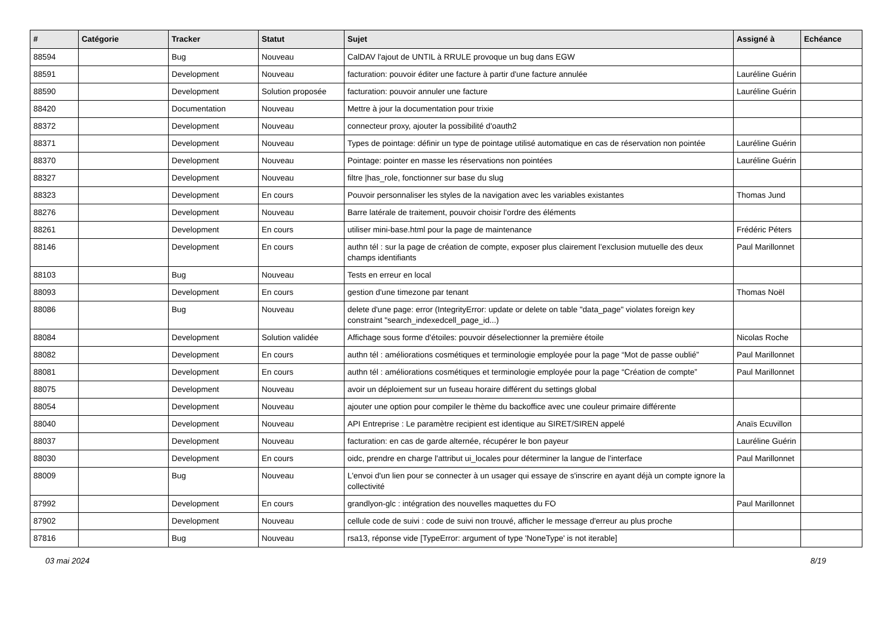| # | Catégorie | Tracker | Statut | Sujet | Assigné à | Echéance |
| --- | --- | --- | --- | --- | --- | --- |
| 88594 | | Bug | Nouveau | CalDAV l'ajout de UNTIL à RRULE provoque un bug dans EGW | | |
| 88591 | | Development | Nouveau | facturation: pouvoir éditer une facture à partir d'une facture annulée | Lauréline Guérin | |
| 88590 | | Development | Solution proposée | facturation: pouvoir annuler une facture | Lauréline Guérin | |
| 88420 | | Documentation | Nouveau | Mettre à jour la documentation pour trixie | | |
| 88372 | | Development | Nouveau | connecteur proxy, ajouter la possibilité d'oauth2 | | |
| 88371 | | Development | Nouveau | Types de pointage: définir un type de pointage utilisé automatique en cas de réservation non pointée | Lauréline Guérin | |
| 88370 | | Development | Nouveau | Pointage: pointer en masse les réservations non pointées | Lauréline Guérin | |
| 88327 | | Development | Nouveau | filtre /has_role, fonctionner sur base du slug | | |
| 88323 | | Development | En cours | Pouvoir personnaliser les styles de la navigation avec les variables existantes | Thomas Jund | |
| 88276 | | Development | Nouveau | Barre latérale de traitement, pouvoir choisir l'ordre des éléments | | |
| 88261 | | Development | En cours | utiliser mini-base.html pour la page de maintenance | Frédéric Péters | |
| 88146 | | Development | En cours | authn tél : sur la page de création de compte, exposer plus clairement l’exclusion mutuelle des deux champs identifiants | Paul Marillonnet | |
| 88103 | | Bug | Nouveau | Tests en erreur en local | | |
| 88093 | | Development | En cours | gestion d'une timezone par tenant | Thomas Noël | |
| 88086 | | Bug | Nouveau | delete d'une page: error (IntegrityError: update or delete on table "data_page" violates foreign key constraint "search_indexedcell_page_id...) | | |
| 88084 | | Development | Solution validée | Affichage sous forme d'étoiles: pouvoir déselectionner la première étoile | Nicolas Roche | |
| 88082 | | Development | En cours | authn tél : améliorations cosmétiques et terminologie employée pour la page “Mot de passe oublié” | Paul Marillonnet | |
| 88081 | | Development | En cours | authn tél : améliorations cosmétiques et terminologie employée pour la page “Création de compte” | Paul Marillonnet | |
| 88075 | | Development | Nouveau | avoir un déploiement sur un fuseau horaire différent du settings global | | |
| 88054 | | Development | Nouveau | ajouter une option pour compiler le thème du backoffice avec une couleur primaire différente | | |
| 88040 | | Development | Nouveau | API Entreprise : Le paramètre recipient est identique au SIRET/SIREN appelé | Anaïs Ecuvillon | |
| 88037 | | Development | Nouveau | facturation: en cas de garde alternée, récupérer le bon payeur | Lauréline Guérin | |
| 88030 | | Development | En cours | oidc, prendre en charge l'attribut ui_locales pour déterminer la langue de l'interface | Paul Marillonnet | |
| 88009 | | Bug | Nouveau | L'envoi d'un lien pour se connecter à un usager qui essaye de s'inscrire en ayant déjà un compte ignore la collectivité | | |
| 87992 | | Development | En cours | grandlyon-glc : intégration des nouvelles maquettes du FO | Paul Marillonnet | |
| 87902 | | Development | Nouveau | cellule code de suivi : code de suivi non trouvé, afficher le message d'erreur au plus proche | | |
| 87816 | | Bug | Nouveau | rsa13, réponse vide [TypeError: argument of type 'NoneType' is not iterable] | | |
03 mai 2024 8/19